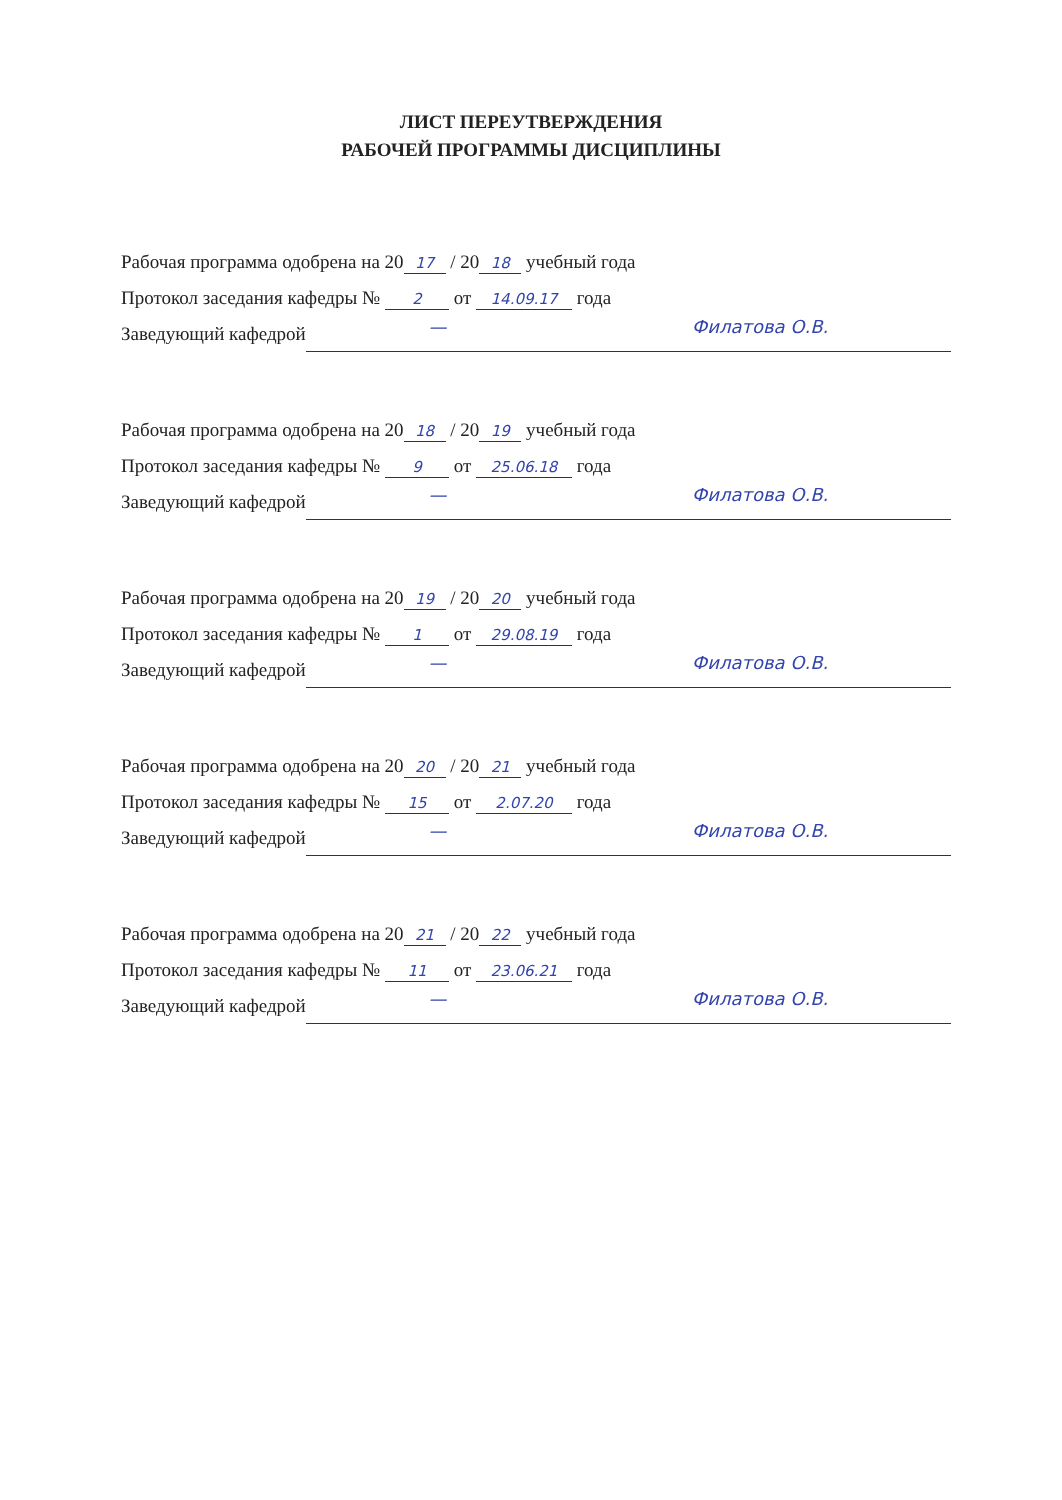ЛИСТ ПЕРЕУТВЕРЖДЕНИЯ
РАБОЧЕЙ ПРОГРАММЫ ДИСЦИПЛИНЫ
Рабочая программа одобрена на 20 17 / 20 18 учебный года
Протокол заседания кафедры № 2 от 14.09.17 года
Заведующий кафедрой
— Филатова О.В.
Рабочая программа одобрена на 20 18 / 20 19 учебный года
Протокол заседания кафедры № 9 от 25.06.18 года
Заведующий кафедрой
— Филатова О.В.
Рабочая программа одобрена на 20 19 / 20 20 учебный года
Протокол заседания кафедры № 1 от 29.08.19 года
Заведующий кафедрой
— Филатова О.В.
Рабочая программа одобрена на 20 20 / 20 21 учебный года
Протокол заседания кафедры № 15 от 2.07.20 года
Заведующий кафедрой
— Филатова О.В.
Рабочая программа одобрена на 20 21 / 20 22 учебный года
Протокол заседания кафедры № 11 от 23.06.21 года
Заведующий кафедрой
— Филатова О.В.